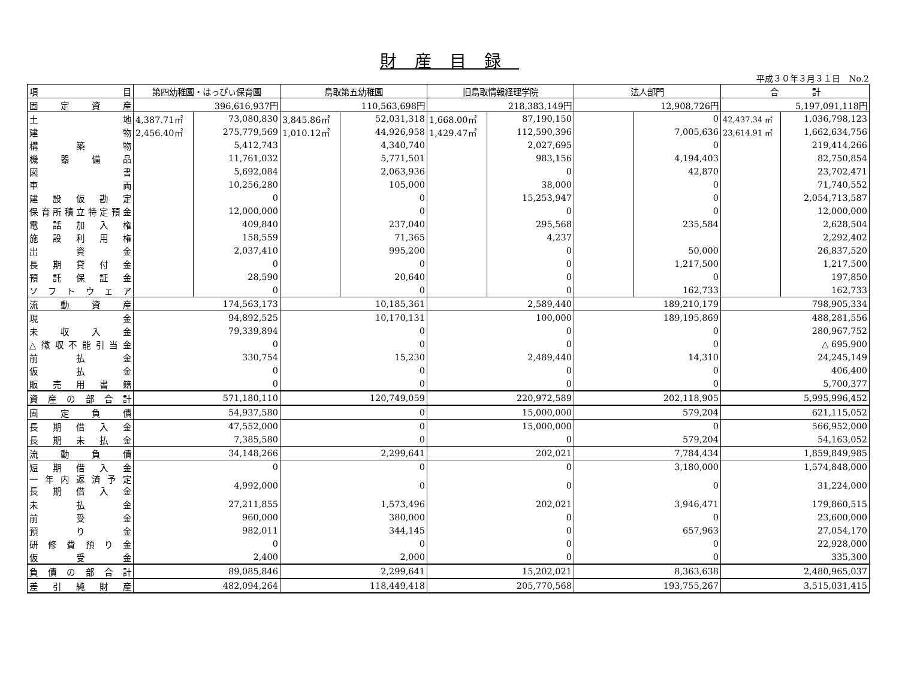財産目録
平成３０年３月３１日　No.2
| 項 目 | 第四幼稚園・はっぴぃ保育園 | | 鳥取第五幼稚園 | | 旧鳥取情報経理学院 | | 法人部門 | | 合 計 | |
| --- | --- | --- | --- | --- | --- | --- | --- | --- | --- | --- |
| 固 定 資 産 | 396,616,937円 | | 110,563,698円 | | 218,383,149円 | | 12,908,726円 | | 5,197,091,118円 | |
| 土 地 | 4,387.71㎡ | 73,080,830 | 3,845.86㎡ | 52,031,318 | 1,668.00㎡ | 87,190,150 | | 0 | 42,437.34 ㎡ | 1,036,798,123 |
| 建 物 | 2,456.40㎡ | 275,779,569 | 1,010.12㎡ | 44,926,958 | 1,429.47㎡ | 112,590,396 | | 7,005,636 | 23,614.91 ㎡ | 1,662,634,756 |
| 構 築 物 | | 5,412,743 | | 4,340,740 | | 2,027,695 | | 0 | | 219,414,266 |
| 機 器 備 品 | | 11,761,032 | | 5,771,501 | | 983,156 | | 4,194,403 | | 82,750,854 |
| 図 書 | | 5,692,084 | | 2,063,936 | | 0 | | 42,870 | | 23,702,471 |
| 車 両 | | 10,256,280 | | 105,000 | | 38,000 | | 0 | | 71,740,552 |
| 建 設 仮 勘 定 | | 0 | | 0 | | 15,253,947 | | 0 | | 2,054,713,587 |
| 保育所積立特定預金 | | 12,000,000 | | 0 | | 0 | | 0 | | 12,000,000 |
| 電 話 加 入 権 | | 409,840 | | 237,040 | | 295,568 | | 235,584 | | 2,628,504 |
| 施 設 利 用 権 | | 158,559 | | 71,365 | | 4,237 | | | | 2,292,402 |
| 出 資 金 | | 2,037,410 | | 995,200 | | 0 | | 50,000 | | 26,837,520 |
| 長 期 貸 付 金 | | 0 | | 0 | | 0 | | 1,217,500 | | 1,217,500 |
| 預 託 保 証 金 | | 28,590 | | 20,640 | | 0 | | 0 | | 197,850 |
| ソ フ ト ウ ェ ア | | 0 | | 0 | | 0 | | 162,733 | | 162,733 |
| 流 動 資 産 | 174,563,173 | | 10,185,361 | | 2,589,440 | | 189,210,179 | | 798,905,334 | |
| 現 金 | 94,892,525 | | 10,170,131 | | 100,000 | | 189,195,869 | | 488,281,556 | |
| 未 収 入 金 | 79,339,894 | | 0 | | 0 | | 0 | | 280,967,752 | |
| △徴収不能引当金 | 0 | | 0 | | 0 | | 0 | | △ 695,900 | |
| 前 払 金 | 330,754 | | 15,230 | | 2,489,440 | | 14,310 | | 24,245,149 | |
| 仮 払 金 | 0 | | 0 | | 0 | | 0 | | 406,400 | |
| 販 売 用 書 籍 | 0 | | 0 | | 0 | | 0 | | 5,700,377 | |
| 資 産 の 部 合 計 | 571,180,110 | | 120,749,059 | | 220,972,589 | | 202,118,905 | | 5,995,996,452 | |
| 固 定 負 債 | 54,937,580 | | 0 | | 15,000,000 | | 579,204 | | 621,115,052 | |
| 長 期 借 入 金 | 47,552,000 | | 0 | | 15,000,000 | | 0 | | 566,952,000 | |
| 長 期 未 払 金 | 7,385,580 | | 0 | | 0 | | 579,204 | | 54,163,052 | |
| 流 動 負 債 | 34,148,266 | | 2,299,641 | | 202,021 | | 7,784,434 | | 1,859,849,985 | |
| 短 期 借 入 金 | 0 | | 0 | | 0 | | 3,180,000 | | 1,574,848,000 | |
| 一 年 内 返 済 予 定 長 期 借 入 金 | 4,992,000 | | 0 | | 0 | | 0 | | 31,224,000 | |
| 未 払 金 | 27,211,855 | | 1,573,496 | | 202,021 | | 3,946,471 | | 179,860,515 | |
| 前 受 金 | 960,000 | | 380,000 | | 0 | | 0 | | 23,600,000 | |
| 預 り 金 | 982,011 | | 344,145 | | 0 | | 657,963 | | 27,054,170 | |
| 研 修 費 預 り 金 | 0 | | 0 | | 0 | | 0 | | 22,928,000 | |
| 仮 受 金 | 2,400 | | 2,000 | | 0 | | 0 | | 335,300 | |
| 負 債 の 部 合 計 | 89,085,846 | | 2,299,641 | | 15,202,021 | | 8,363,638 | | 2,480,965,037 | |
| 差 引 純 財 産 | 482,094,264 | | 118,449,418 | | 205,770,568 | | 193,755,267 | | 3,515,031,415 | |